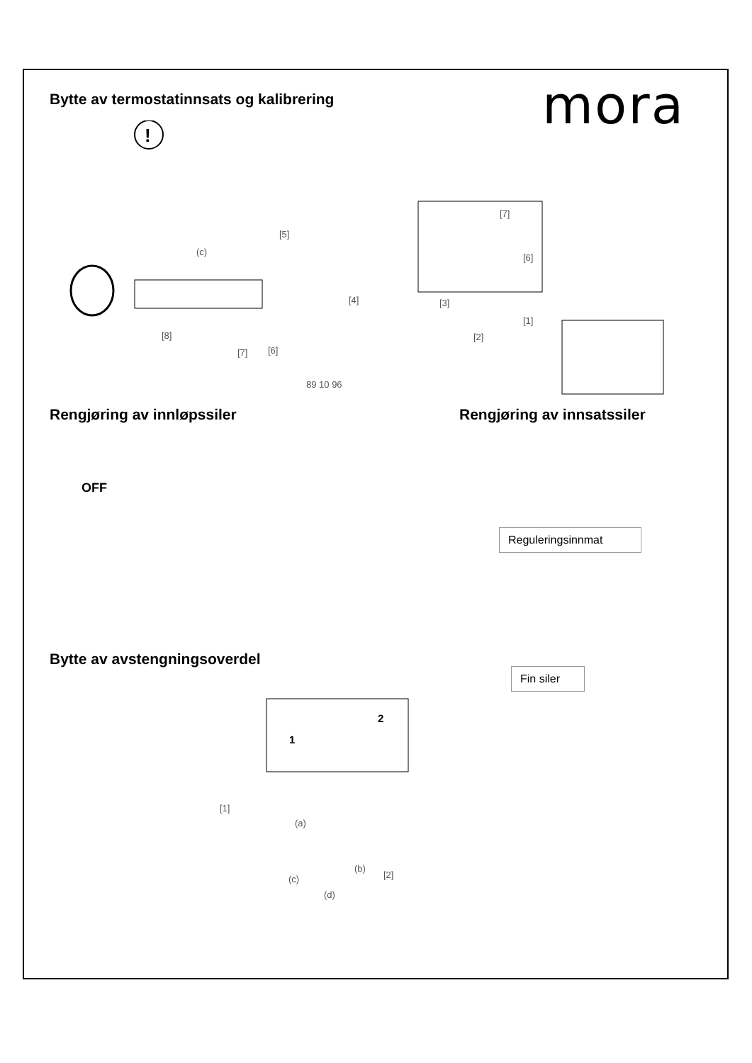mora
Bytte av termostatinnsats og kalibrering
!
(c)
[5]
[7]
[6]
[4] [3]
[1]
[2]
[8]
[7] [6]
89 10 96
Rengjøring av innløpssiler Rengjøring av innsatssiler
OFF
Reguleringsinnmat
Fin siler
Bytte av avstengningsoverdel
1
2
[1]
(a)
(b)
[2]
(c)
(d)